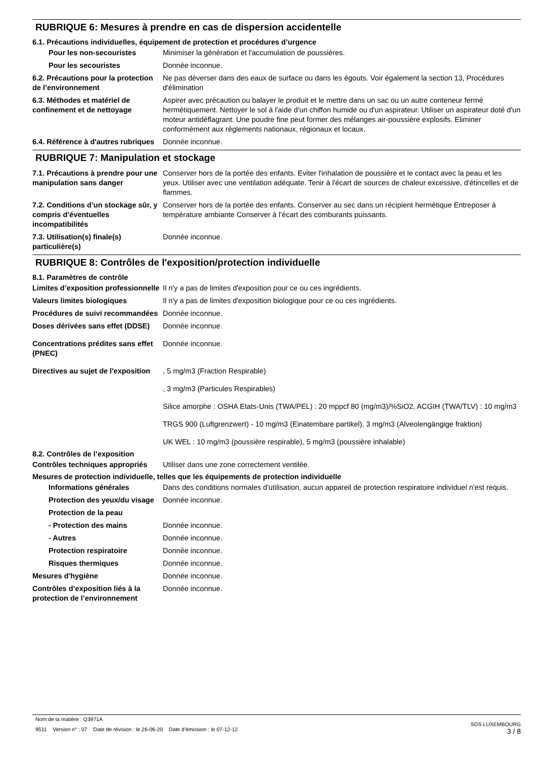RUBRIQUE 6: Mesures à prendre en cas de dispersion accidentelle
6.1. Précautions individuelles, équipement de protection et procédures d’urgence
Pour les non-secouristes Minimiser la génération et l'accumulation de poussières.
Pour les secouristes Donnée inconnue.
6.2. Précautions pour la protection de l’environnement
Ne pas déverser dans des eaux de surface ou dans les égouts. Voir également la section 13, Procédures d'élimination
6.3. Méthodes et matériel de confinement et de nettoyage
Aspirer avec précaution ou balayer le produit et le mettre dans un sac ou un autre conteneur fermé hermétiquement. Nettoyer le sol à l'aide d'un chiffon humide ou d'un aspirateur. Utiliser un aspirateur doté d'un moteur antidéflagrant. Une poudre fine peut former des mélanges air-poussière explosifs. Eliminer conformément aux règlements nationaux, régionaux et locaux.
6.4. Référence à d'autres rubriques
Donnée inconnue.
RUBRIQUE 7: Manipulation et stockage
7.1. Précautions à prendre pour une manipulation sans danger
Conserver hors de la portée des enfants. Eviter l'inhalation de poussière et le contact avec la peau et les yeux. Utiliser avec une ventilation adéquate. Tenir à l'écart de sources de chaleur excessive, d'étincelles et de flammes.
7.2. Conditions d’un stockage sûr, y compris d’éventuelles incompatibilités
Conserver hors de la portée des enfants. Conserver au sec dans un récipient hermétique Entreposer à température ambiante Conserver à l’écart des comburants puissants.
7.3. Utilisation(s) finale(s) particulière(s)
Donnée inconnue.
RUBRIQUE 8: Contrôles de l'exposition/protection individuelle
8.1. Paramètres de contrôle
Limites d’exposition professionnelle
Il n'y a pas de limites d'exposition pour ce ou ces ingrédients.
Valeurs limites biologiques Il n'y a pas de limites d'exposition biologique pour ce ou ces ingrédients.
Procédures de suivi recommandées
Donnée inconnue.
Doses dérivées sans effet (DDSE)
Donnée inconnue.
Concentrations prédites sans effet (PNEC)
Donnée inconnue.
Directives au sujet de l'exposition
, 5 mg/m3 (Fraction Respirable)
, 3 mg/m3 (Particules Respirables)
Silice amorphe : OSHA Etats-Unis (TWA/PEL) : 20 mppcf 80 (mg/m3)/%SiO2, ACGIH (TWA/TLV) : 10 mg/m3
TRGS 900 (Luftgrenzwert) - 10 mg/m3 (Einatembare partikel), 3 mg/m3 (Alveolengängige fraktion)
UK WEL : 10 mg/m3 (poussière respirable), 5 mg/m3 (poussière inhalable)
8.2. Contrôles de l’exposition
Contrôles techniques appropriés
Utiliser dans une zone correctement ventilée.
Mesures de protection individuelle, telles que les équipements de protection individuelle
Informations générales Dans des conditions normales d'utilisation, aucun appareil de protection respiratoire individuel n'est requis.
Protection des yeux/du visage
Donnée inconnue.
Protection de la peau
- Protection des mains Donnée inconnue.
- Autres Donnée inconnue.
Protection respiratoire Donnée inconnue.
Risques thermiques Donnée inconnue.
Mesures d'hygiène Donnée inconnue.
Contrôles d’exposition liés à la protection de l’environnement
Donnée inconnue.
Nom de la matière : Q3971A
9511 Version n° : 07 Date de révision : le 26-06-20 Date d’émission : le 07-12-12
SDS LUXEMBOURG
3 / 8